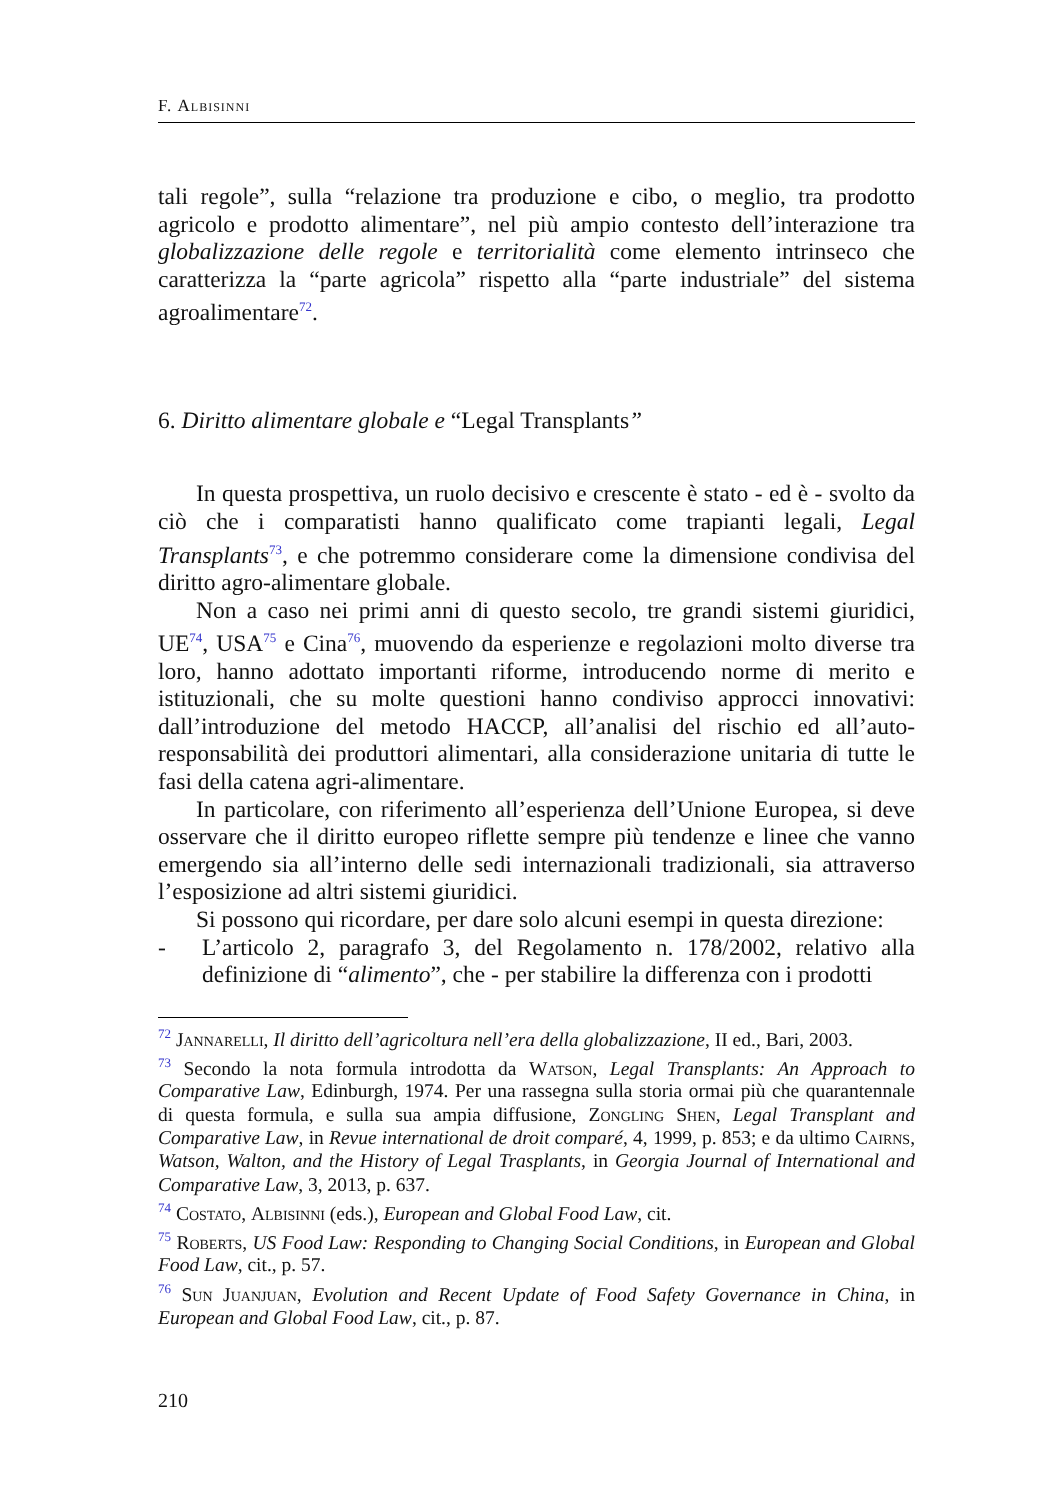F. Albisinni
tali regole”, sulla “relazione tra produzione e cibo, o meglio, tra prodotto agricolo e prodotto alimentare”, nel più ampio contesto dell’interazione tra globalizzazione delle regole e territorialità come elemento intrinseco che caratterizza la “parte agricola” rispetto alla “parte industriale” del sistema agroalimentare<sup>72</sup>.
6. Diritto alimentare globale e “Legal Transplants”
In questa prospettiva, un ruolo decisivo e crescente è stato - ed è - svolto da ciò che i comparatisti hanno qualificato come trapianti legali, Legal Transplants<sup>73</sup>, e che potremmo considerare come la dimensione condivisa del diritto agro-alimentare globale.
Non a caso nei primi anni di questo secolo, tre grandi sistemi giuridici, UE<sup>74</sup>, USA<sup>75</sup> e Cina<sup>76</sup>, muovendo da esperienze e regolazioni molto diverse tra loro, hanno adottato importanti riforme, introducendo norme di merito e istituzionali, che su molte questioni hanno condiviso approcci innovativi: dall’introduzione del metodo HACCP, all’analisi del rischio ed all’auto-responsabilità dei produttori alimentari, alla considerazione unitaria di tutte le fasi della catena agri-alimentare.
In particolare, con riferimento all’esperienza dell’Unione Europea, si deve osservare che il diritto europeo riflette sempre più tendenze e linee che vanno emergendo sia all’interno delle sedi internazionali tradizionali, sia attraverso l’esposizione ad altri sistemi giuridici.
Si possono qui ricordare, per dare solo alcuni esempi in questa direzione:
- L’articolo 2, paragrafo 3, del Regolamento n. 178/2002, relativo alla definizione di “alimento”, che - per stabilire la differenza con i prodotti
<sup>72</sup> Jannarelli, Il diritto dell’agricoltura nell’era della globalizzazione, II ed., Bari, 2003.
<sup>73</sup> Secondo la nota formula introdotta da Watson, Legal Transplants: An Approach to Comparative Law, Edinburgh, 1974. Per una rassegna sulla storia ormai più che quarantennale di questa formula, e sulla sua ampia diffusione, Zongling Shen, Legal Transplant and Comparative Law, in Revue international de droit comparé, 4, 1999, p. 853; e da ultimo Cairns, Watson, Walton, and the History of Legal Trasplants, in Georgia Journal of International and Comparative Law, 3, 2013, p. 637.
<sup>74</sup> Costato, Albisinni (eds.), European and Global Food Law, cit.
<sup>75</sup> Roberts, US Food Law: Responding to Changing Social Conditions, in European and Global Food Law, cit., p. 57.
<sup>76</sup> Sun Juanjuan, Evolution and Recent Update of Food Safety Governance in China, in European and Global Food Law, cit., p. 87.
210